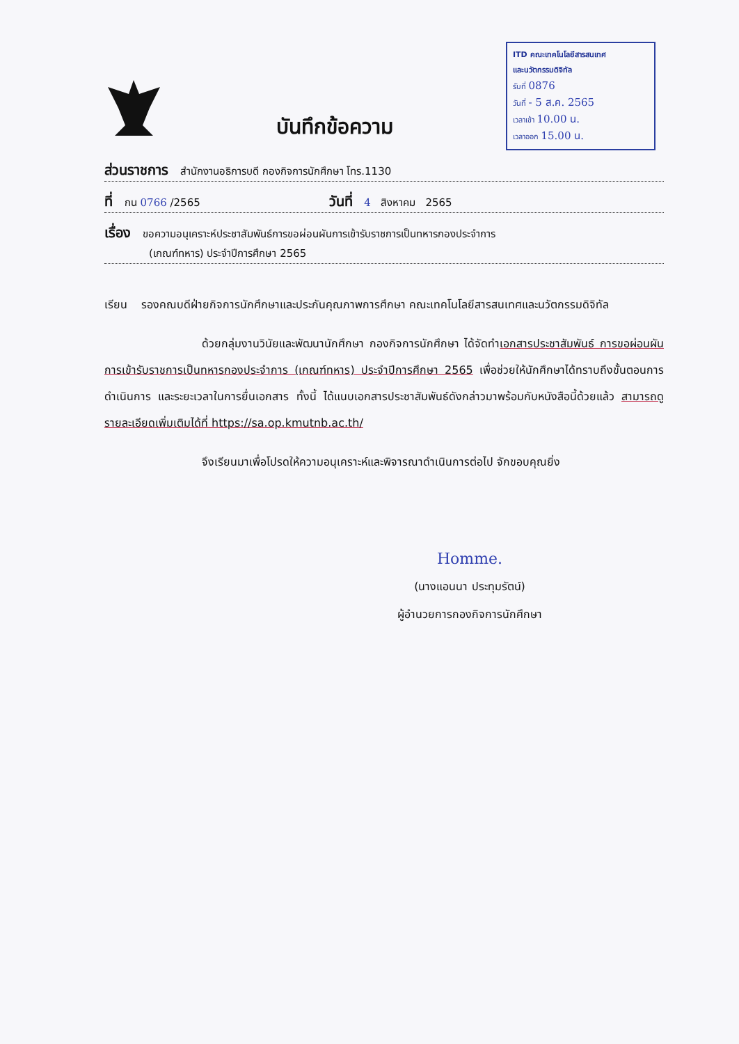บันทึกข้อความ
ITD คณะเทคโนโลยีสารสนเทศ
และนวัตกรรมดิจิทัล
รับที่ 0876
วันที่ - 5 ส.ค. 2565
เวลาเข้า 10.00 น.
เวลาออก 15.00 น.
ส่วนราชการ สำนักงานอธิการบดี กองกิจการนักศึกษา โทร.1130
ที่ กน 0766 /2565 วันที่ 4 สิงหาคม 2565
เรื่อง ขอความอนุเคราะห์ประชาสัมพันธ์การขอผ่อนผันการเข้ารับราชการเป็นทหารกองประจำการ
(เกณฑ์ทหาร) ประจำปีการศึกษา 2565
เรียน รองคณบดีฝ่ายกิจการนักศึกษาและประกันคุณภาพการศึกษา คณะเทคโนโลยีสารสนเทศและนวัตกรรมดิจิทัล
ด้วยกลุ่มงานวินัยและพัฒนานักศึกษา กองกิจการนักศึกษา ได้จัดทำเอกสารประชาสัมพันธ์ การขอผ่อนผันการเข้ารับราชการเป็นทหารกองประจำการ (เกณฑ์ทหาร) ประจำปีการศึกษา 2565 เพื่อช่วยให้นักศึกษาได้ทราบถึงขั้นตอนการดำเนินการ และระยะเวลาในการยื่นเอกสาร ทั้งนี้ ได้แนบเอกสารประชาสัมพันธ์ดังกล่าวมาพร้อมกับหนังสือนี้ด้วยแล้ว สามารถดูรายละเอียดเพิ่มเติมได้ที่ https://sa.op.kmutnb.ac.th/
จึงเรียนมาเพื่อโปรดให้ความอนุเคราะห์และพิจารณาดำเนินการต่อไป จักขอบคุณยิ่ง
Homme.
(นางแอนนา ประทุมรัตน์)
ผู้อำนวยการกองกิจการนักศึกษา